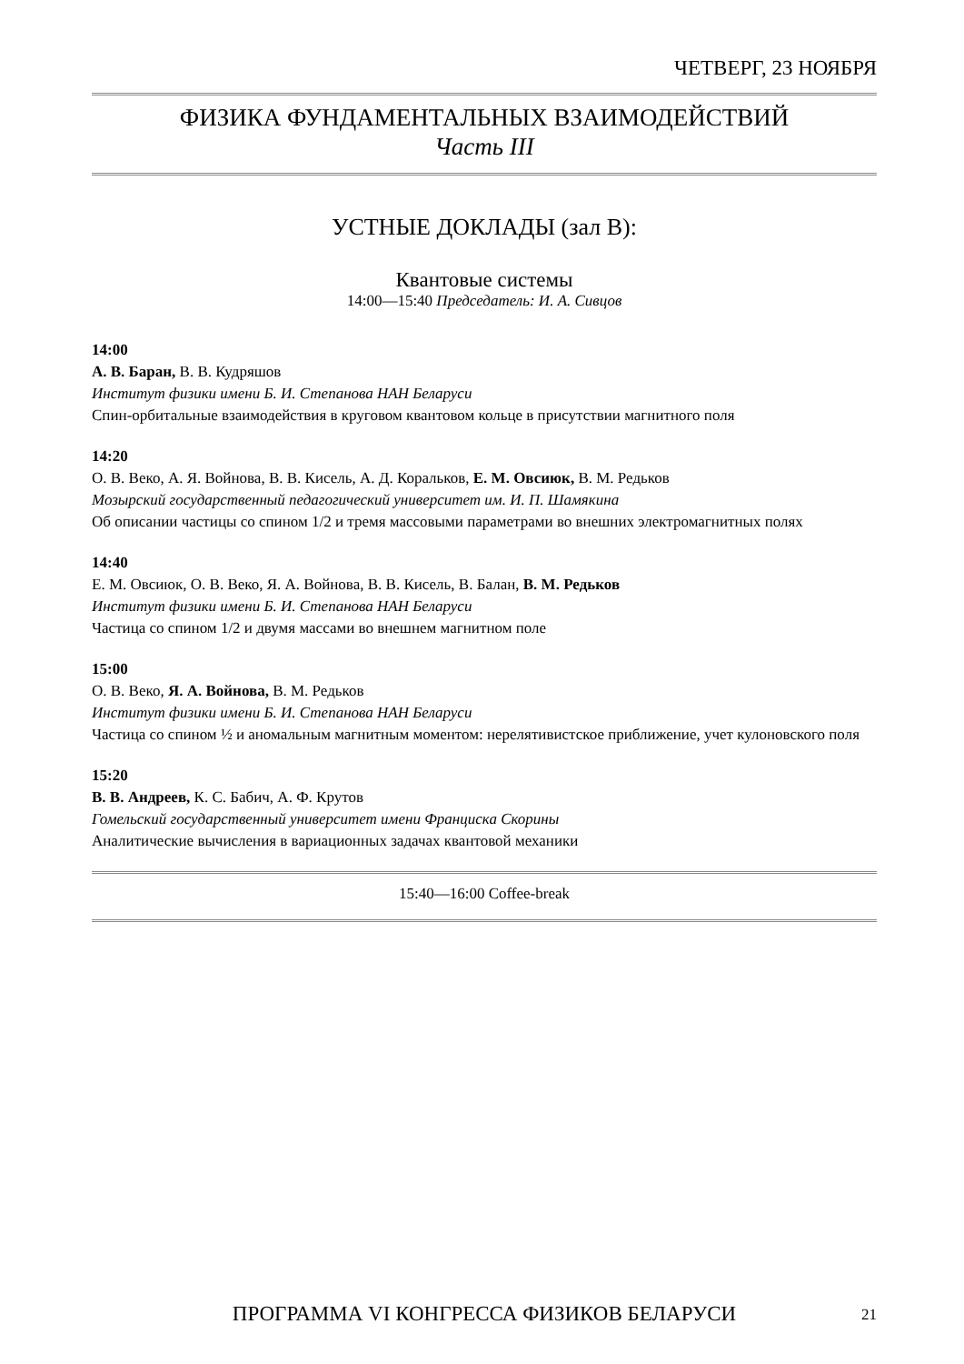ЧЕТВЕРГ, 23 НОЯБРЯ
ФИЗИКА ФУНДАМЕНТАЛЬНЫХ ВЗАИМОДЕЙСТВИЙ
Часть III
УСТНЫЕ ДОКЛАДЫ (зал B):
Квантовые системы
14:00—15:40 Председатель: И. А. Сивцов
14:00
А. В. Баран, В. В. Кудряшов
Институт физики имени Б. И. Степанова НАН Беларуси
Спин-орбитальные взаимодействия в круговом квантовом кольце в присутствии магнитного поля
14:20
О. В. Веко, А. Я. Войнова, В. В. Кисель, А. Д. Коральков, Е. М. Овсиюк, В. М. Редьков
Мозырский государственный педагогический университет им. И. П. Шамякина
Об описании частицы со спином 1/2 и тремя массовыми параметрами во внешних электромагнитных полях
14:40
Е. М. Овсиюк, О. В. Веко, Я. А. Войнова, В. В. Кисель, В. Балан, В. М. Редьков
Институт физики имени Б. И. Степанова НАН Беларуси
Частица со спином 1/2 и двумя массами во внешнем магнитном поле
15:00
О. В. Веко, Я. А. Войнова, В. М. Редьков
Институт физики имени Б. И. Степанова НАН Беларуси
Частица со спином ½ и аномальным магнитным моментом: нерелятивистское приближение, учет кулоновского поля
15:20
В. В. Андреев, К. С. Бабич, А. Ф. Крутов
Гомельский государственный университет имени Франциска Скорины
Аналитические вычисления в вариационных задачах квантовой механики
15:40—16:00 Coffee-break
ПРОГРАММА VI КОНГРЕССА ФИЗИКОВ БЕЛАРУСИ
21